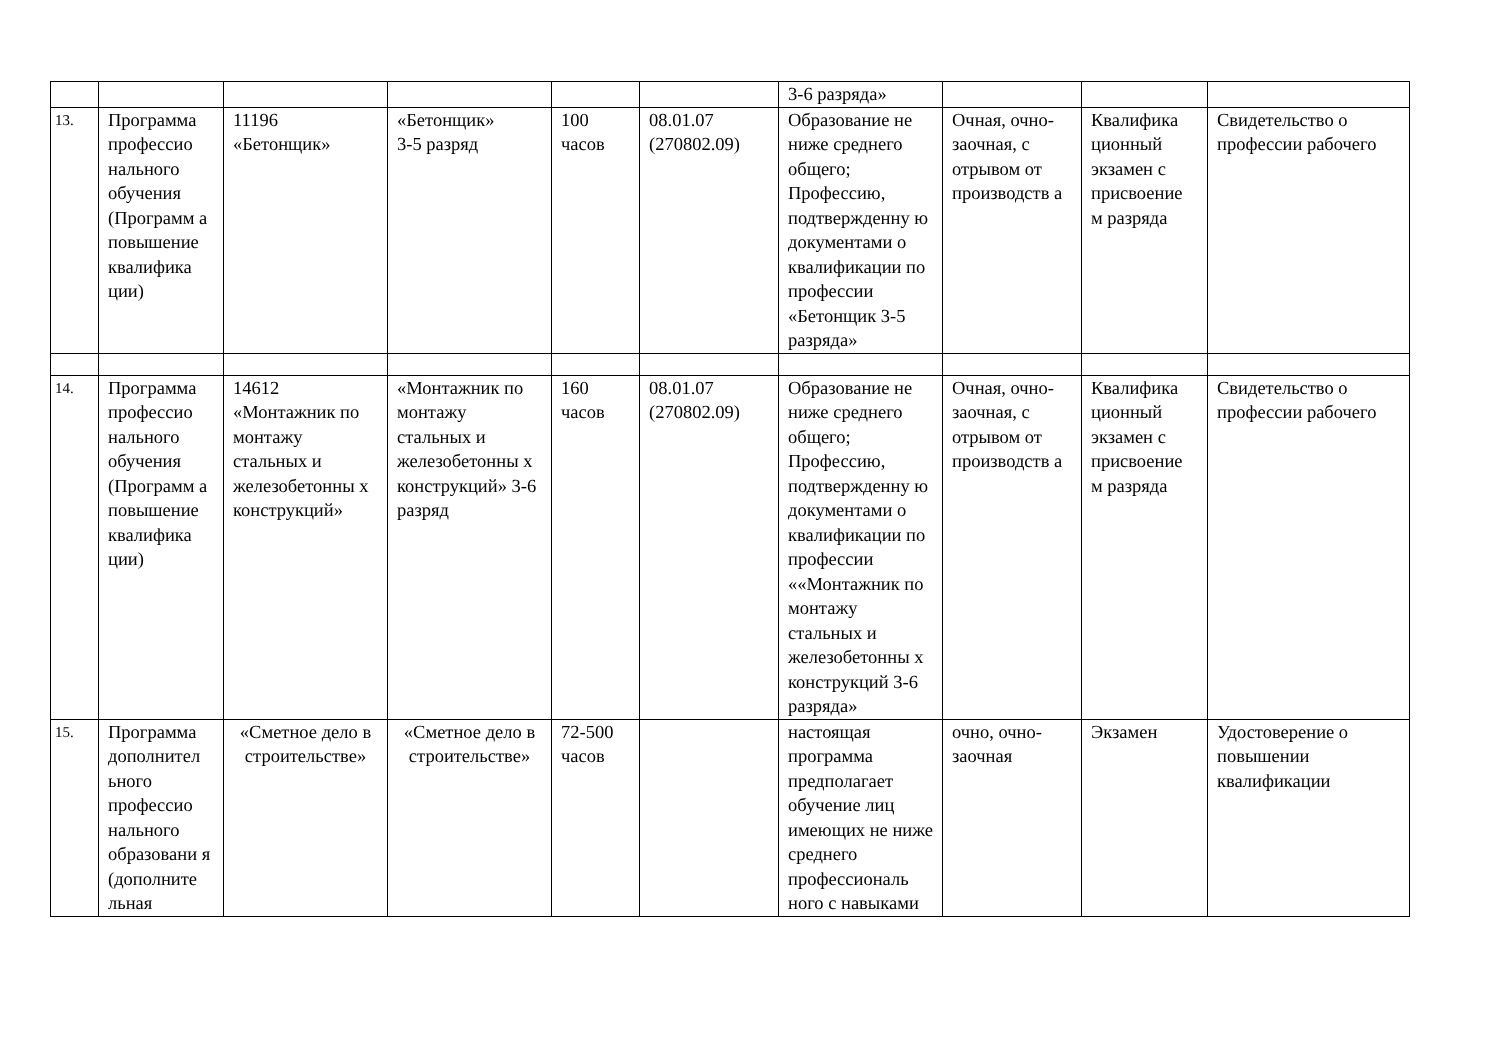| | | | | | | 3-6 разряда» | | | |
| 13. | Программа профессио нального обучения (Программ а повышение квалифика ции) | 11196 «Бетонщик» | «Бетонщик» 3-5 разряд | 100 часов | 08.01.07 (270802.09) | Образование не ниже среднего общего; Профессию, подтвержденну ю документами о квалификации по профессии «Бетонщик 3-5 разряда» | Очная, очно-заочная, с отрывом от производств а | Квалифика ционный экзамен с присвоение м разряда | Свидетельство о профессии рабочего |
| 14. | Программа профессио нального обучения (Программ а повышение квалифика ции) | 14612 «Монтажник по монтажу стальных и железобетонны х конструкций» | «Монтажник по монтажу стальных и железобетонны х конструкций» 3-6 разряд | 160 часов | 08.01.07 (270802.09) | Образование не ниже среднего общего; Профессию, подтвержденну ю документами о квалификации по профессии ««Монтажник по монтажу стальных и железобетонны х конструкций 3-6 разряда» | Очная, очно-заочная, с отрывом от производств а | Квалифика ционный экзамен с присвоение м разряда | Свидетельство о профессии рабочего |
| 15. | Программа дополнител ьного профессио нального образовани я (дополните льная | «Сметное дело в строительстве» | «Сметное дело в строительстве» | 72-500 часов | | настоящая программа предполагает обучение лиц имеющих не ниже среднего профессиональ ного с навыками | очно, очно-заочная | Экзамен | Удостоверение о повышении квалификации |